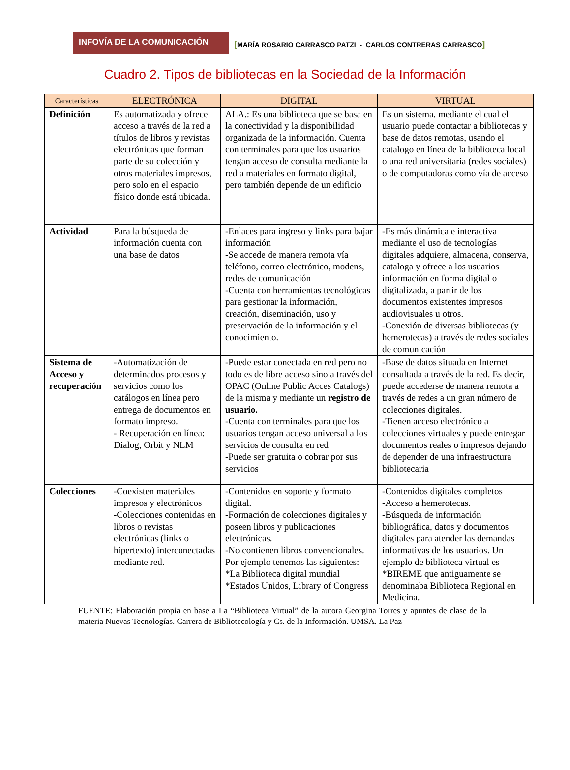INFOVÍA DE LA COMUNICACIÓN
[MARÍA ROSARIO CARRASCO PATZI - CARLOS CONTRERAS CARRASCO]
Cuadro 2. Tipos de bibliotecas en la Sociedad de la Información
| Características | ELECTRÓNICA | DIGITAL | VIRTUAL |
| --- | --- | --- | --- |
| Definición | Es automatizada y ofrece acceso a través de la red a títulos de libros y revistas electrónicas que forman parte de su colección y otros materiales impresos, pero solo en el espacio físico donde está ubicada. | ALA.: Es una biblioteca que se basa en la conectividad y la disponibilidad organizada de la información. Cuenta con terminales para que los usuarios tengan acceso de consulta mediante la red a materiales en formato digital, pero también depende de un edificio | Es un sistema, mediante el cual el usuario puede contactar a bibliotecas y base de datos remotas, usando el catalogo en línea de la biblioteca local o una red universitaria (redes sociales) o de computadoras como vía de acceso |
| Actividad | Para la búsqueda de información cuenta con una base de datos | -Enlaces para ingreso y links para bajar información -Se accede de manera remota vía teléfono, correo electrónico, modens, redes de comunicación -Cuenta con herramientas tecnológicas para gestionar la información, creación, diseminación, uso y preservación de la información y el conocimiento. | -Es más dinámica e interactiva mediante el uso de tecnologías digitales adquiere, almacena, conserva, cataloga y ofrece a los usuarios información en forma digital o digitalizada, a partir de los documentos existentes impresos audiovisuales u otros. -Conexión de diversas bibliotecas (y hemerotecas) a través de redes sociales de comunicación |
| Sistema de Acceso y recuperación | -Automatización de determinados procesos y servicios como los catálogos en línea pero entrega de documentos en formato impreso. - Recuperación en línea: Dialog, Orbit y NLM | -Puede estar conectada en red pero no todo es de libre acceso sino a través del OPAC (Online Public Acces Catalogs) de la misma y mediante un registro de usuario. -Cuenta con terminales para que los usuarios tengan acceso universal a los servicios de consulta en red -Puede ser gratuita o cobrar por sus servicios | -Base de datos situada en Internet consultada a través de la red. Es decir, puede accederse de manera remota a través de redes a un gran número de colecciones digitales. -Tienen acceso electrónico a colecciones virtuales y puede entregar documentos reales o impresos dejando de depender de una infraestructura bibliotecaria |
| Colecciones | -Coexisten materiales impresos y electrónicos -Colecciones contenidas en libros o revistas electrónicas (links o hipertexto) interconectadas mediante red. | -Contenidos en soporte y formato digital. -Formación de colecciones digitales y poseen libros y publicaciones electrónicas. -No contienen libros convencionales. Por ejemplo tenemos las siguientes: *La Biblioteca digital mundial *Estados Unidos, Library of Congress | -Contenidos digitales completos -Acceso a hemerotecas. -Búsqueda de información bibliográfica, datos y documentos digitales para atender las demandas informativas de los usuarios. Un ejemplo de biblioteca virtual es *BIREME que antiguamente se denominaba Biblioteca Regional en Medicina. |
FUENTE: Elaboración propia en base a La “Biblioteca Virtual” de la autora Georgina Torres y apuntes de clase de la materia Nuevas Tecnologías. Carrera de Bibliotecología y Cs. de la Información. UMSA. La Paz